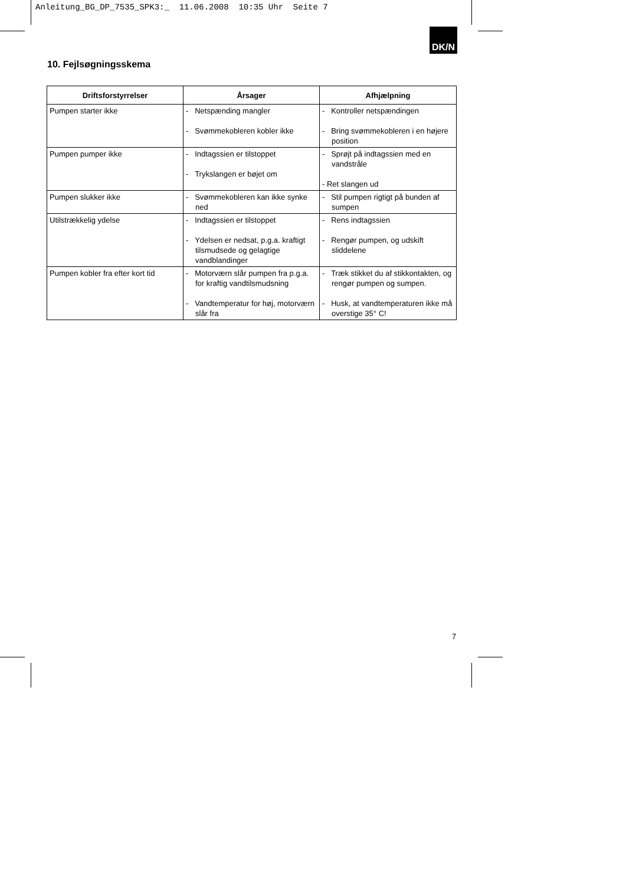Anleitung_BG_DP_7535_SPK3:_ 11.06.2008 10:35 Uhr Seite 7
DK/N
10. Fejlsøgningsskema
| Driftsforstyrrelser | Årsager | Afhjælpning |
| --- | --- | --- |
| Pumpen starter ikke | - Netspænding mangler - Svømmekobleren kobler ikke | - Kontroller netspændingen - Bring svømmekobleren i en højere position |
| Pumpen pumper ikke | - Indtagssien er tilstoppet - Trykslangen er bøjet om | - Sprøjt på indtagssien med en vandstråle - Ret slangen ud |
| Pumpen slukker ikke | - Svømmekobleren kan ikke synke ned | - Stil pumpen rigtigt på bunden af sumpen |
| Utilstrækkelig ydelse | - Indtagssien er tilstoppet - Ydelsen er nedsat, p.g.a. kraftigt tilsmudsede og gelagtige vandblandinger | - Rens indtagssien - Rengør pumpen, og udskift sliddelene |
| Pumpen kobler fra efter kort tid | - Motorværn slår pumpen fra p.g.a. for kraftig vandtilsmudsning - Vandtemperatur for høj, motorværn slår fra | - Træk stikket du af stikkontakten, og rengør pumpen og sumpen. - Husk, at vandtemperaturen ikke må overstige 35° C! |
7